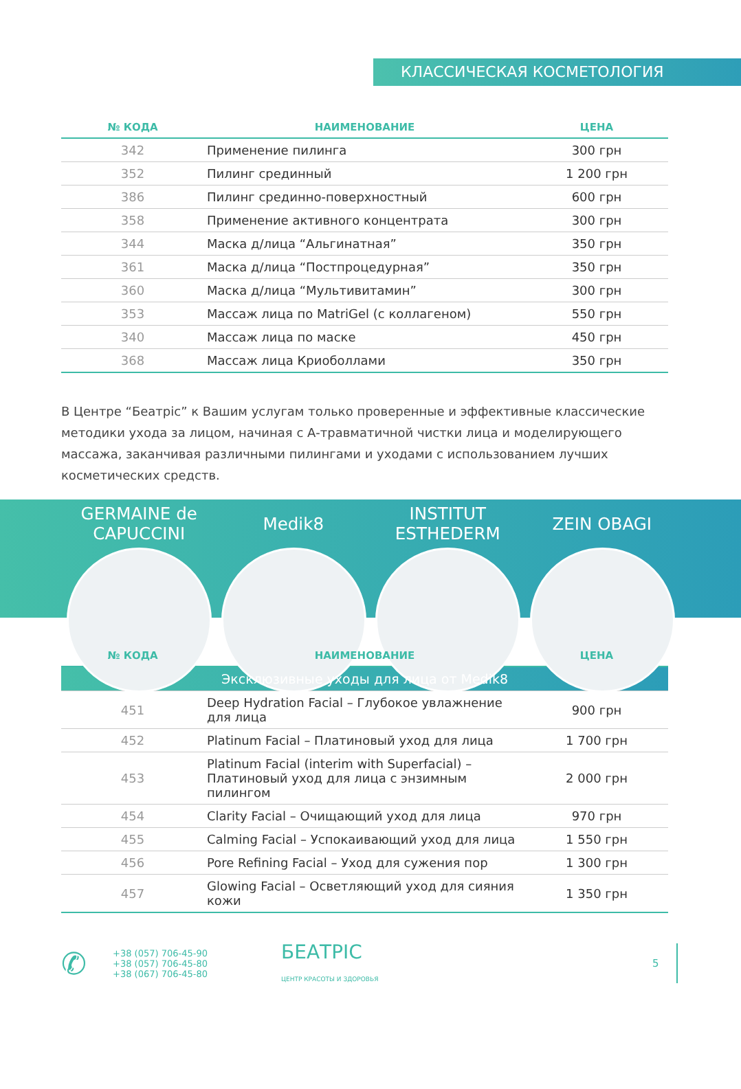КЛАССИЧЕСКАЯ КОСМЕТОЛОГИЯ
| № КОДА | НАИМЕНОВАНИЕ | ЦЕНА |
| --- | --- | --- |
| 342 | Применение пилинга | 300 грн |
| 352 | Пилинг срединный | 1 200 грн |
| 386 | Пилинг срединно-поверхностный | 600 грн |
| 358 | Применение активного концентрата | 300 грн |
| 344 | Маска д/лица “Альгинатная” | 350 грн |
| 361 | Маска д/лица “Постпроцедурная” | 350 грн |
| 360 | Маска д/лица “Мультивитамин” | 300 грн |
| 353 | Массаж лица по MatriGel (с коллагеном) | 550 грн |
| 340 | Массаж лица по маске | 450 грн |
| 368 | Массаж лица Криоболлами | 350 грн |
В Центре “Беатрiс” к Вашим услугам только проверенные и эффективные классические методики ухода за лицом, начиная с А-травматичной чистки лица и моделирующего массажа, заканчивая различными пилингами и уходами с использованием лучших косметических средств.
GERMAINE de CAPUCCINI
Medik8 INSTITUT ESTHEDERM
ZEIN OBAGI
| № КОДА | НАИМЕНОВАНИЕ | ЦЕНА |
| --- | --- | --- |
| Эксклюзивные уходы для лица от Medik8 | | |
| 451 | Deep Hydration Facial – Глубокое увлажнение для лица | 900 грн |
| 452 | Platinum Facial – Платиновый уход для лица | 1 700 грн |
| 453 | Platinum Facial (interim with Superfacial) – Платиновый уход для лица с энзимным пилингом | 2 000 грн |
| 454 | Clarity Facial – Очищающий уход для лица | 970 грн |
| 455 | Calming Facial – Успокаивающий уход для лица | 1 550 грн |
| 456 | Pore Refining Facial – Уход для сужения пор | 1 300 грн |
| 457 | Glowing Facial – Осветляющий уход для сияния кожи | 1 350 грн |
✆
+38 (057) 706-45-90
+38 (057) 706-45-80
+38 (067) 706-45-80
БЕАТРIС
ЦЕНТР КРАСОТЫ И ЗДОРОВЬЯ
5